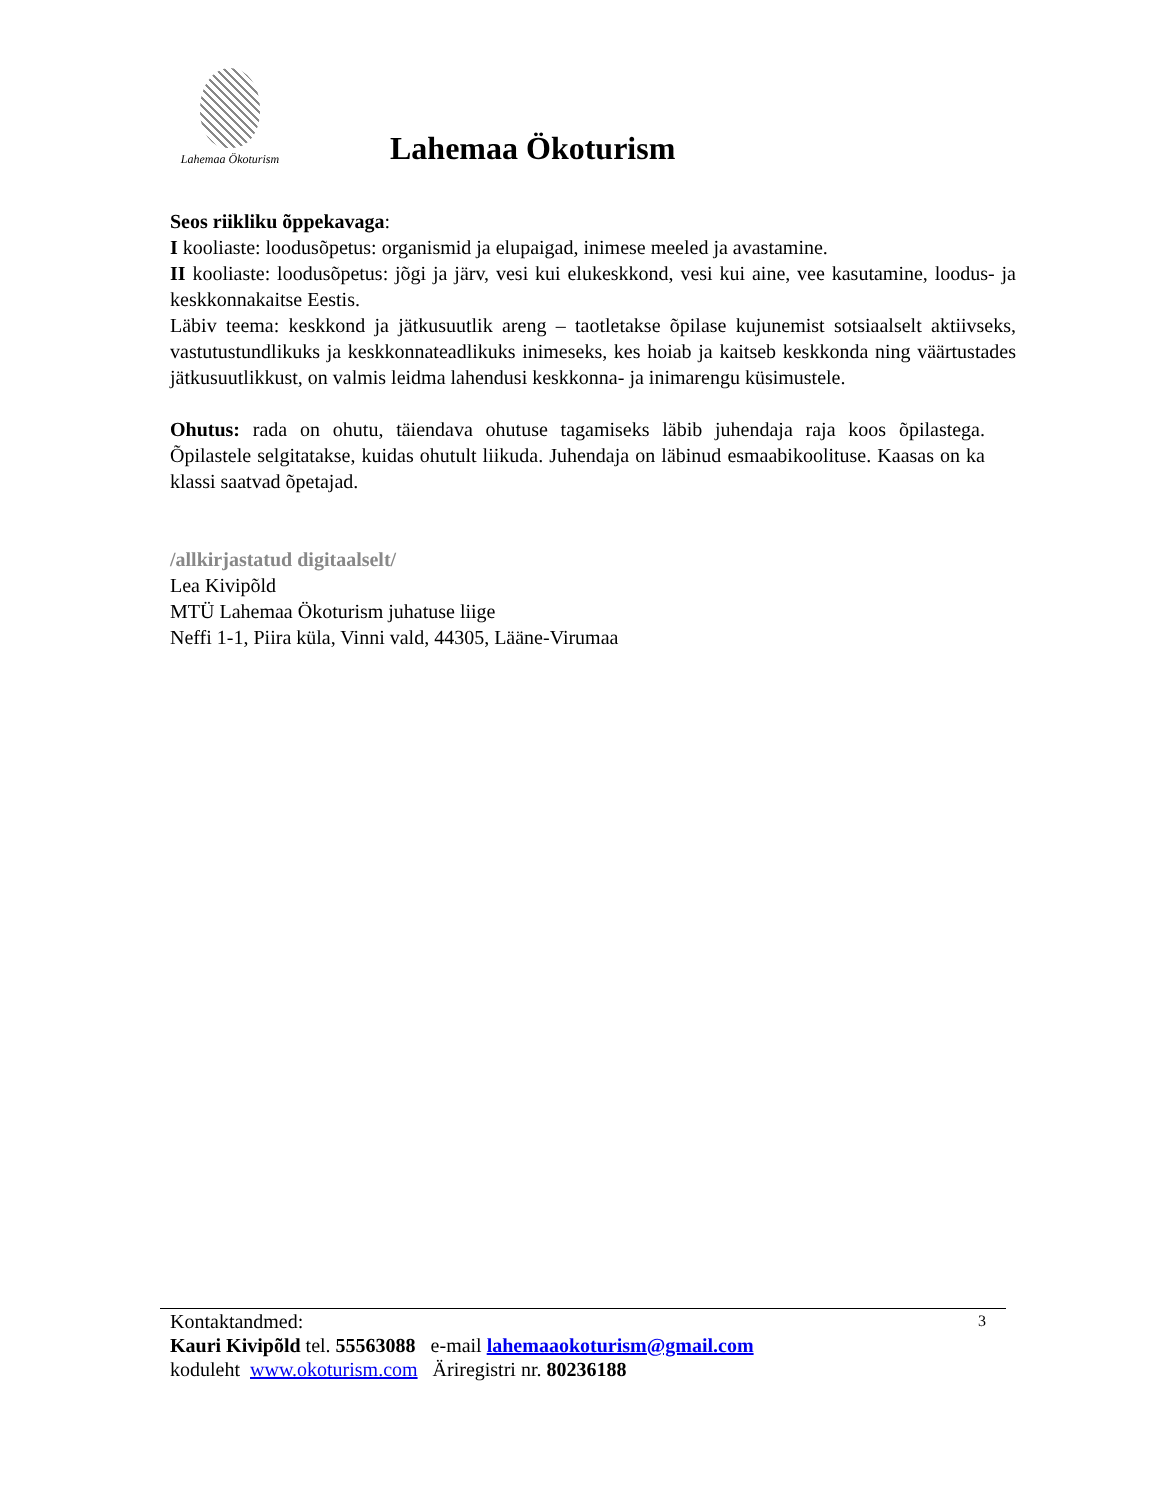Lahemaa Ökoturism
Lahemaa Ökoturism
Seos riikliku õppekavaga:
I kooliaste: loodusõpetus: organismid ja elupaigad, inimese meeled ja avastamine.
II kooliaste: loodusõpetus: jõgi ja järv, vesi kui elukeskkond, vesi kui aine, vee kasutamine, loodus- ja keskkonnakaitse Eestis.
Läbiv teema: keskkond ja jätkusuutlik areng – taotletakse õpilase kujunemist sotsiaalselt aktiivseks, vastutustundlikuks ja keskkonnateadlikuks inimeseks, kes hoiab ja kaitseb keskkonda ning väärtustades jätkusuutlikkust, on valmis leidma lahendusi keskkonna- ja inimarengu küsimustele.
Ohutus: rada on ohutu, täiendava ohutuse tagamiseks läbib juhendaja raja koos õpilastega. Õpilastele selgitatakse, kuidas ohutult liikuda. Juhendaja on läbinud esmaabikoolituse. Kaasas on ka klassi saatvad õpetajad.
/allkirjastatud digitaalselt/
Lea Kivipõld
MTÜ Lahemaa Ökoturism juhatuse liige
Neffi 1-1, Piira küla, Vinni vald, 44305, Lääne-Virumaa
3
Kontaktandmed:
Kauri Kivipõld tel. 55563088 e-mail lahemaaokoturism@gmail.com
koduleht www.okoturism.com Äriregistri nr. 80236188